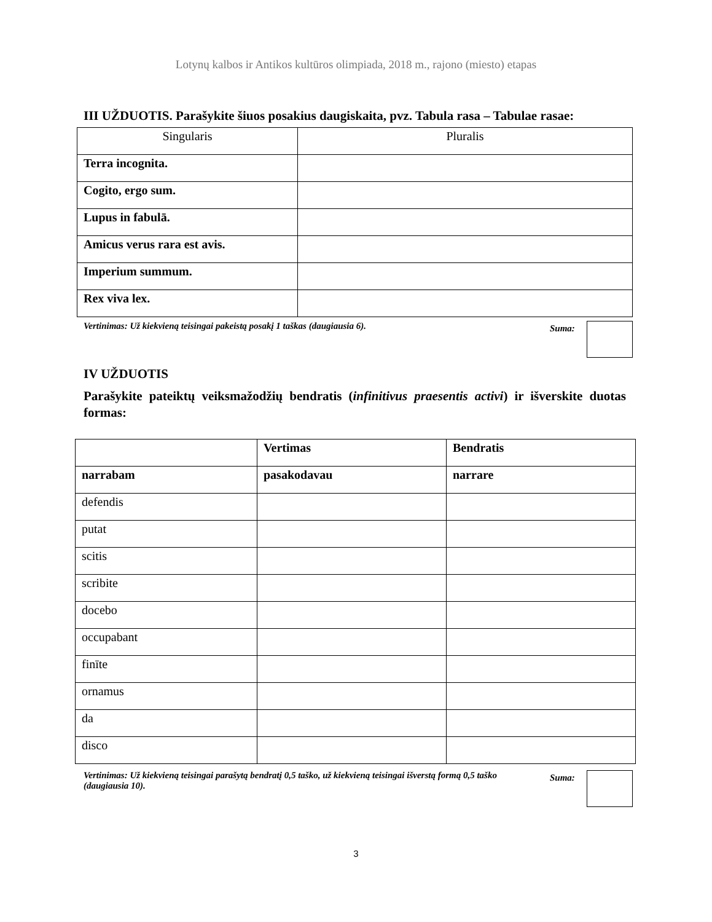Lotynų kalbos ir Antikos kultūros olimpiada, 2018 m., rajono (miesto) etapas
III UŽDUOTIS. Parašykite šiuos posakius daugiskaita, pvz. Tabula rasa – Tabulae rasae:
| Singularis | Pluralis |
| --- | --- |
| Terra incognita. | |
| Cogito, ergo sum. | |
| Lupus in fabulā. | |
| Amicus verus rara est avis. | |
| Imperium summum. | |
| Rex viva lex. | |
Vertinimas: Už kiekvieną teisingai pakeistą posakį 1 taškas (daugiausia 6).
Suma:
IV UŽDUOTIS
Parašykite pateiktų veiksmažodžių bendratis (infinitivus praesentis activi) ir išverskite duotas formas:
| | Vertimas | Bendratis |
| --- | --- | --- |
| narrabam | pasakodavau | narrare |
| defendis | | |
| putat | | |
| scitis | | |
| scribite | | |
| docebo | | |
| occupabant | | |
| finīte | | |
| ornamus | | |
| da | | |
| disco | | |
Vertinimas: Už kiekvieną teisingai parašytą bendratį 0,5 taško, už kiekvieną teisingai išverstą formą 0,5 taško (daugiausia 10).
Suma:
3